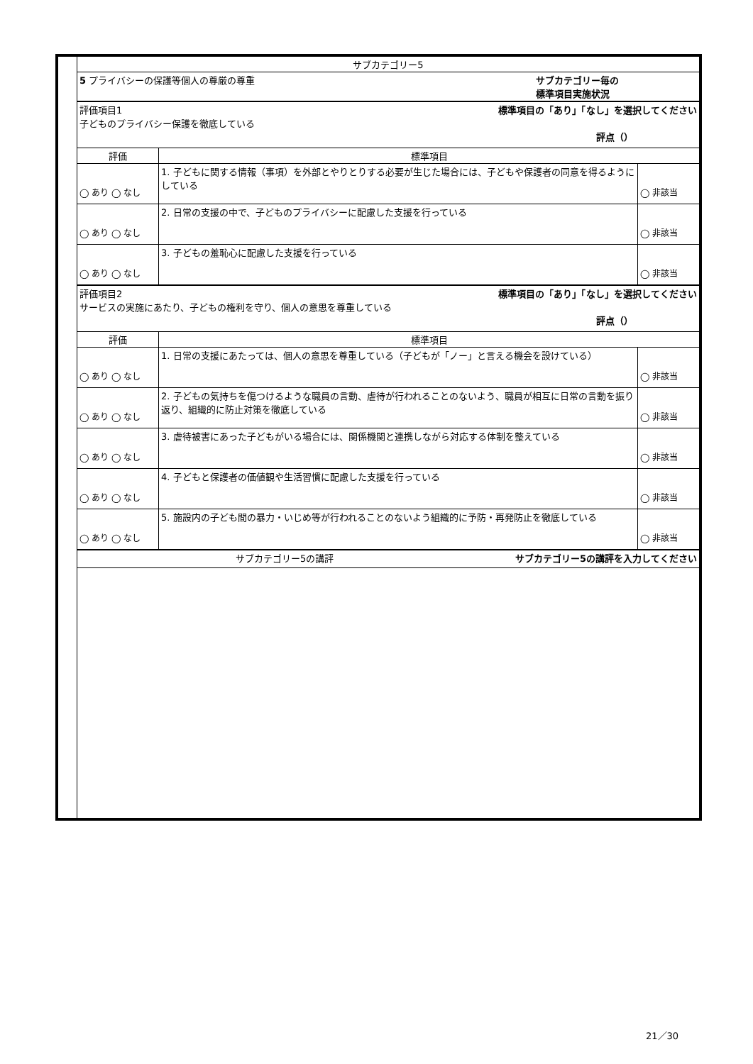| | サブカテゴリー5 | | |
| | 5 プライバシーの保護等個人の尊厳の尊重 サブカテゴリー毎の 標準項目実施状況 | | |
| | 評価項目1 標準項目の「あり」「なし」を選択してください 子どものプライバシー保護を徹底している 評点（） | | |
| | 評価 | 標準項目 | |
| | ◯ あり ◯ なし | 1. 子どもに関する情報（事項）を外部とやりとりする必要が生じた場合には、子どもや保護者の同意を得るようにしている | ◯ 非該当 |
| | ◯ あり ◯ なし | 2. 日常の支援の中で、子どものプライバシーに配慮した支援を行っている | ◯ 非該当 |
| | ◯ あり ◯ なし | 3. 子どもの羞恥心に配慮した支援を行っている | ◯ 非該当 |
| | 評価項目2 標準項目の「あり」「なし」を選択してください サービスの実施にあたり、子どもの権利を守り、個人の意思を尊重している 評点（） | | |
| | 評価 | 標準項目 | |
| | ◯ あり ◯ なし | 1. 日常の支援にあたっては、個人の意思を尊重している（子どもが「ノー」と言える機会を設けている） | ◯ 非該当 |
| | ◯ あり ◯ なし | 2. 子どもの気持ちを傷つけるような職員の言動、虐待が行われることのないよう、職員が相互に日常の言動を振り返り、組織的に防止対策を徹底している | ◯ 非該当 |
| | ◯ あり ◯ なし | 3. 虐待被害にあった子どもがいる場合には、関係機関と連携しながら対応する体制を整えている | ◯ 非該当 |
| | ◯ あり ◯ なし | 4. 子どもと保護者の価値観や生活習慣に配慮した支援を行っている | ◯ 非該当 |
| | ◯ あり ◯ なし | 5. 施設内の子ども間の暴力・いじめ等が行われることのないよう組織的に予防・再発防止を徹底している | ◯ 非該当 |
| | サブカテゴリー5の講評 サブカテゴリー5の講評を入力してください | | |
21／30